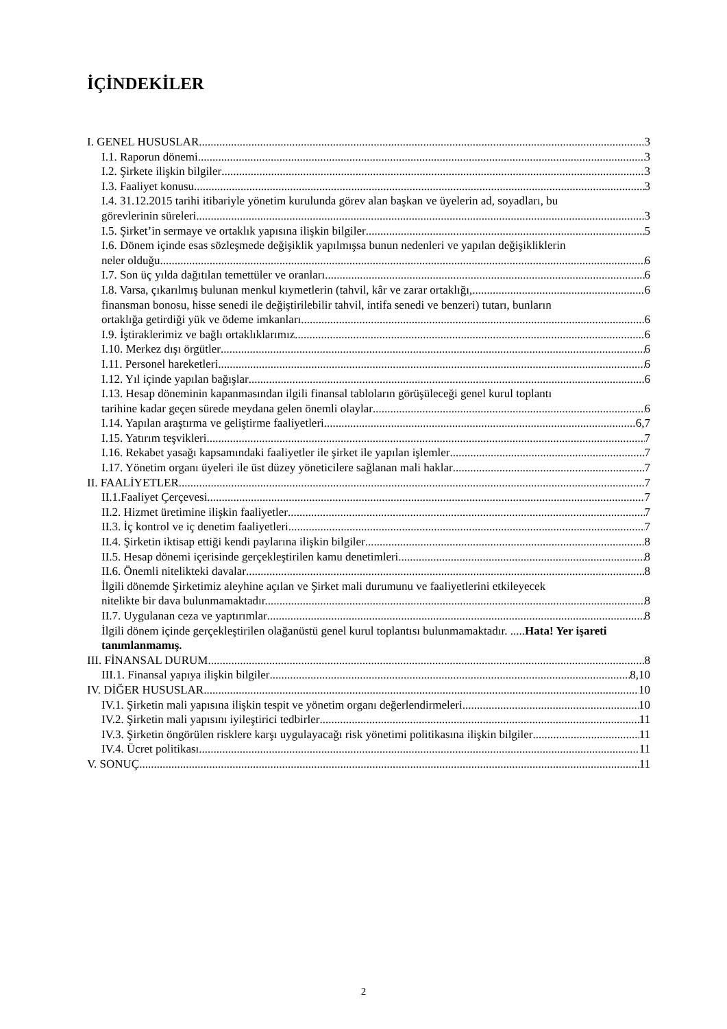İÇİNDEKİLER
I. GENEL HUSUSLAR 3
I.1. Raporun dönemi 3
I.2. Şirkete ilişkin bilgiler 3
I.3. Faaliyet konusu 3
I.4. 31.12.2015 tarihi itibariyle yönetim kurulunda görev alan başkan ve üyelerin ad, soyadları, bu
görevlerinin süreleri 3
I.5. Şirket’in sermaye ve ortaklık yapısına ilişkin bilgiler 5
I.6. Dönem içinde esas sözleşmede değişiklik yapılmışsa bunun nedenleri ve yapılan değişikliklerin
neler olduğu 6
I.7. Son üç yılda dağıtılan temettüler ve oranları 6
I.8. Varsa, çıkarılmış bulunan menkul kıymetlerin (tahvil, kâr ve zarar ortaklığı, 6
finansman bonosu, hisse senedi ile değiştirilebilir tahvil, intifa senedi ve benzeri) tutarı, bunların
ortaklığa getirdiği yük ve ödeme imkanları 6
I.9. İştiraklerimiz ve bağlı ortaklıklarımız 6
I.10. Merkez dışı örgütler 6
I.11. Personel hareketleri 6
I.12. Yıl içinde yapılan bağışlar 6
I.13. Hesap döneminin kapanmasından ilgili finansal tabloların görüşüleceği genel kurul toplantı
tarihine kadar geçen sürede meydana gelen önemli olaylar 6
I.14. Yapılan araştırma ve geliştirme faaliyetleri 6,7
I.15. Yatırım teşvikleri 7
I.16. Rekabet yasağı kapsamındaki faaliyetler ile şirket ile yapılan işlemler 7
I.17. Yönetim organı üyeleri ile üst düzey yöneticilere sağlanan mali haklar 7
II. FAALİYETLER 7
II.1.Faaliyet Çerçevesi 7
II.2. Hizmet üretimine ilişkin faaliyetler 7
II.3. İç kontrol ve iç denetim faaliyetleri 7
II.4. Şirketin iktisap ettiği kendi paylarına ilişkin bilgiler 8
II.5. Hesap dönemi içerisinde gerçekleştirilen kamu denetimleri 8
II.6. Önemli nitelikteki davalar 8
İlgili dönemde Şirketimiz aleyhine açılan ve Şirket mali durumunu ve faaliyetlerini etkileyecek
nitelikte bir dava bulunmamaktadır. 8
II.7. Uygulanan ceza ve yaptırımlar 8
İlgili dönem içinde gerçekleştirilen olağanüstü genel kurul toplantısı bulunmamaktadır. .....Hata! Yer işareti tanımlanmamış.
III. FİNANSAL DURUM 8
III.1. Finansal yapıya ilişkin bilgiler 8,10
IV. DİĞER HUSUSLAR 10
IV.1. Şirketin mali yapısına ilişkin tespit ve yönetim organı değerlendirmeleri 10
IV.2. Şirketin mali yapısını iyileştirici tedbirler 11
IV.3. Şirketin öngörülen risklere karşı uygulayacağı risk yönetimi politikasına ilişkin bilgiler 11
IV.4. Ücret politikası 11
V. SONUÇ 11
2